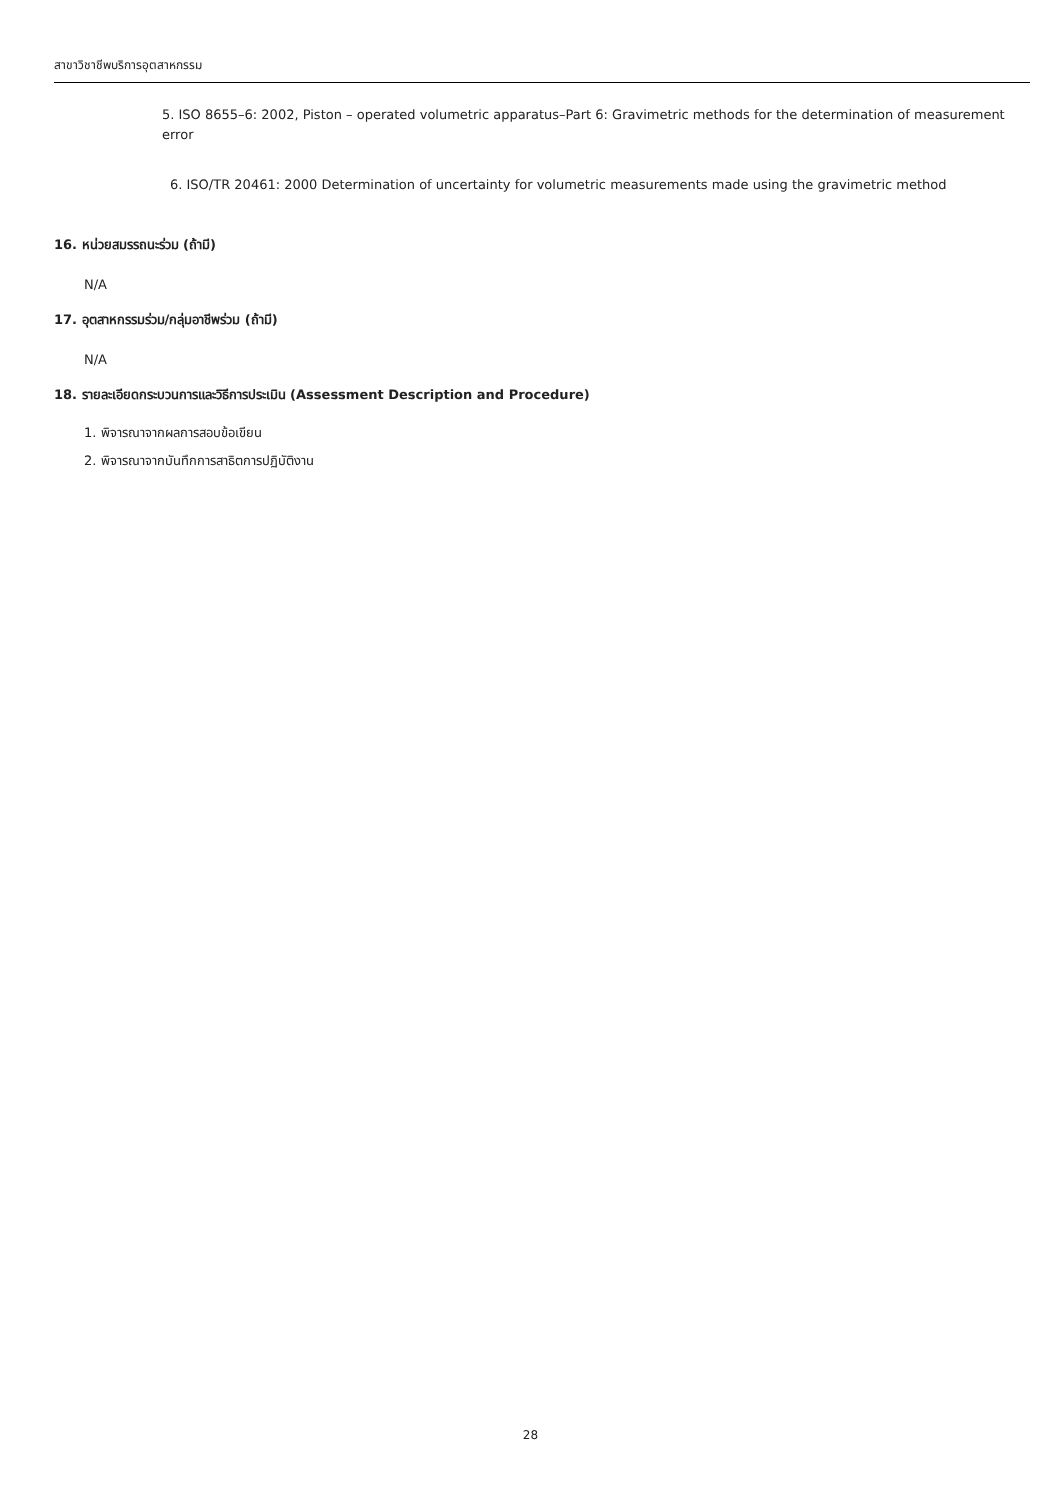สาขาวิชาชีพบริการอุตสาหกรรม
5. ISO 8655–6: 2002, Piston – operated volumetric apparatus–Part 6: Gravimetric methods for the determination of measurement error
6. ISO/TR 20461: 2000 Determination of uncertainty for volumetric measurements made using the gravimetric method
16. หน่วยสมรรถนะร่วม (ถ้ามี)
N/A
17. อุตสาหกรรมร่วม/กลุ่มอาชีพร่วม (ถ้ามี)
N/A
18. รายละเอียดกระบวนการและวิธีการประเมิน (Assessment Description and Procedure)
1. พิจารณาจากผลการสอบข้อเขียน
2. พิจารณาจากบันทึกการสาธิตการปฏิบัติงาน
28